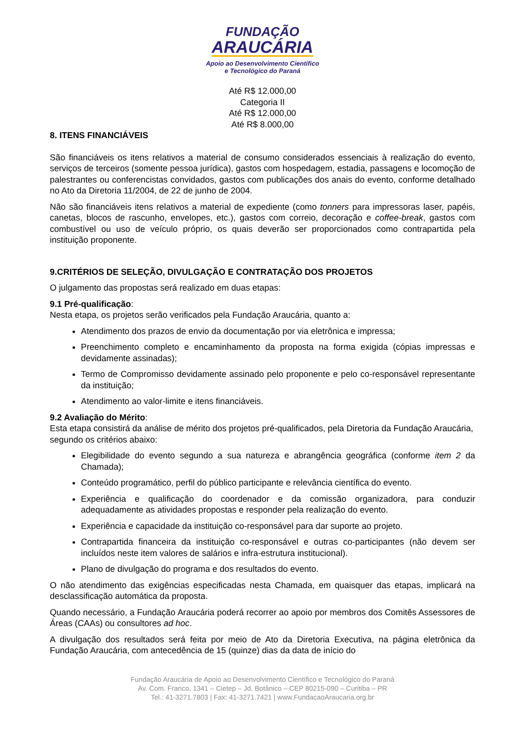FUNDAÇÃO
ARAUCÁRIA
Apoio ao Desenvolvimento Científico
e Tecnológico do Paraná
Até R$ 12.000,00
Categoria II
Até R$ 12.000,00
Até R$ 8.000,00
8. ITENS FINANCIÁVEIS
São financiáveis os itens relativos a material de consumo considerados essenciais à realização do evento, serviços de terceiros (somente pessoa jurídica), gastos com hospedagem, estadia, passagens e locomoção de palestrantes ou conferencistas convidados, gastos com publicações dos anais do evento, conforme detalhado no Ato da Diretoria 11/2004, de 22 de junho de 2004.
Não são financiáveis itens relativos a material de expediente (como tonners para impressoras laser, papéis, canetas, blocos de rascunho, envelopes, etc.), gastos com correio, decoração e coffee-break, gastos com combustível ou uso de veículo próprio, os quais deverão ser proporcionados como contrapartida pela instituição proponente.
9.CRITÉRIOS DE SELEÇÃO, DIVULGAÇÃO E CONTRATAÇÃO DOS PROJETOS
O julgamento das propostas será realizado em duas etapas:
9.1 Pré-qualificação:
Nesta etapa, os projetos serão verificados pela Fundação Araucária, quanto a:
Atendimento dos prazos de envio da documentação por via eletrônica e impressa;
Preenchimento completo e encaminhamento da proposta na forma exigida (cópias impressas e devidamente assinadas);
Termo de Compromisso devidamente assinado pelo proponente e pelo co-responsável representante da instituição;
Atendimento ao valor-limite e itens financiáveis.
9.2 Avaliação do Mérito:
Esta etapa consistirá da análise de mérito dos projetos pré-qualificados, pela Diretoria da Fundação Araucária, segundo os critérios abaixo:
Elegibilidade do evento segundo a sua natureza e abrangência geográfica (conforme item 2 da Chamada);
Conteúdo programático, perfil do público participante e relevância científica do evento.
Experiência e qualificação do coordenador e da comissão organizadora, para conduzir adequadamente as atividades propostas e responder pela realização do evento.
Experiência e capacidade da instituição co-responsável para dar suporte ao projeto.
Contrapartida financeira da instituição co-responsável e outras co-participantes (não devem ser incluídos neste item valores de salários e infra-estrutura institucional).
Plano de divulgação do programa e dos resultados do evento.
O não atendimento das exigências especificadas nesta Chamada, em quaisquer das etapas, implicará na desclassificação automática da proposta.
Quando necessário, a Fundação Araucária poderá recorrer ao apoio por membros dos Comitês Assessores de Áreas (CAAs) ou consultores ad hoc.
A divulgação dos resultados será feita por meio de Ato da Diretoria Executiva, na página eletrônica da Fundação Araucária, com antecedência de 15 (quinze) dias da data de início do
Fundação Araucária de Apoio ao Desenvolvimento Científico e Tecnológico do Paraná
Av. Com. Franco, 1341 – Cietep – Jd. Botânico – CEP 80215-090 – Curitiba – PR
Tel.: 41-3271.7803 | Fax: 41-3271.7421 | www.FundacaoAraucaria.org.br